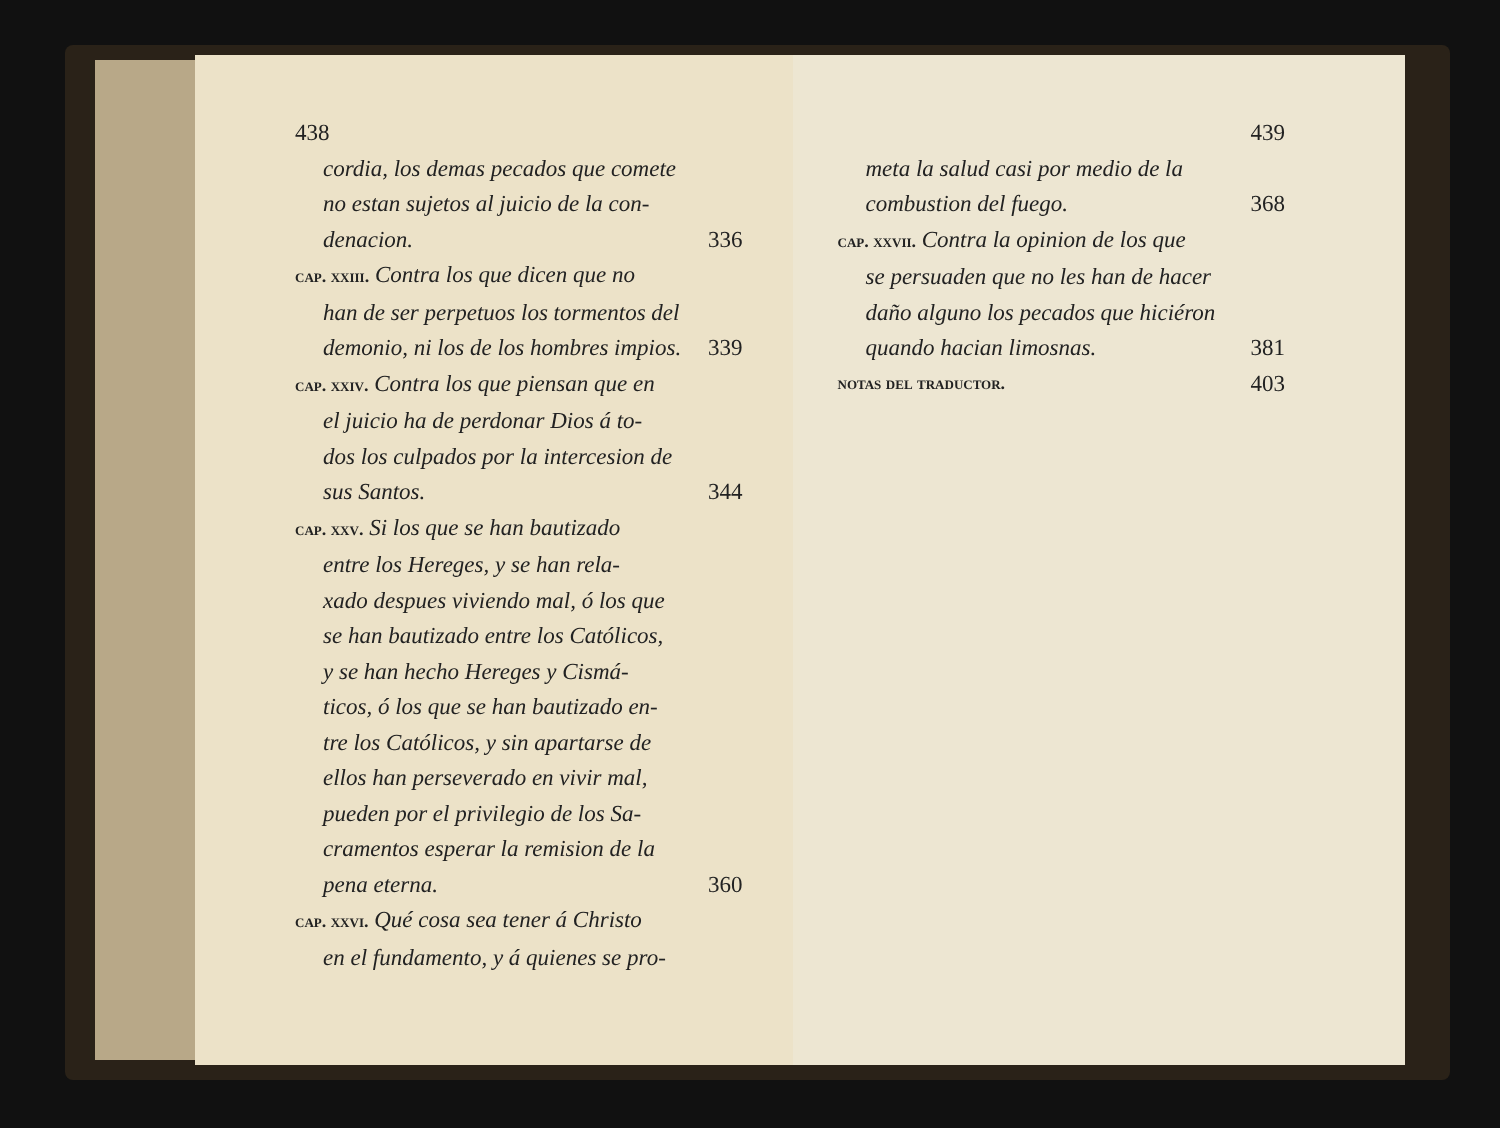438
cordia, los demas pecados que comete
no estan sujetos al juicio de la con-
denacion. 336
cap. xxiii. Contra los que dicen que no
han de ser perpetuos los tormentos del
demonio, ni los de los hombres impios. 339
cap. xxiv. Contra los que piensan que en
el juicio ha de perdonar Dios á to-
dos los culpados por la intercesion de
sus Santos. 344
cap. xxv. Si los que se han bautizado
entre los Hereges, y se han rela-
xado despues viviendo mal, ó los que
se han bautizado entre los Católicos,
y se han hecho Hereges y Cismá-
ticos, ó los que se han bautizado en-
tre los Católicos, y sin apartarse de
ellos han perseverado en vivir mal,
pueden por el privilegio de los Sa-
cramentos esperar la remision de la
pena eterna. 360
cap. xxvi. Qué cosa sea tener á Christo
en el fundamento, y á quienes se pro-
439
meta la salud casi por medio de la
combustion del fuego. 368
cap. xxvii. Contra la opinion de los que
se persuaden que no les han de hacer
daño alguno los pecados que hiciéron
quando hacian limosnas. 381
notas del traductor. 403